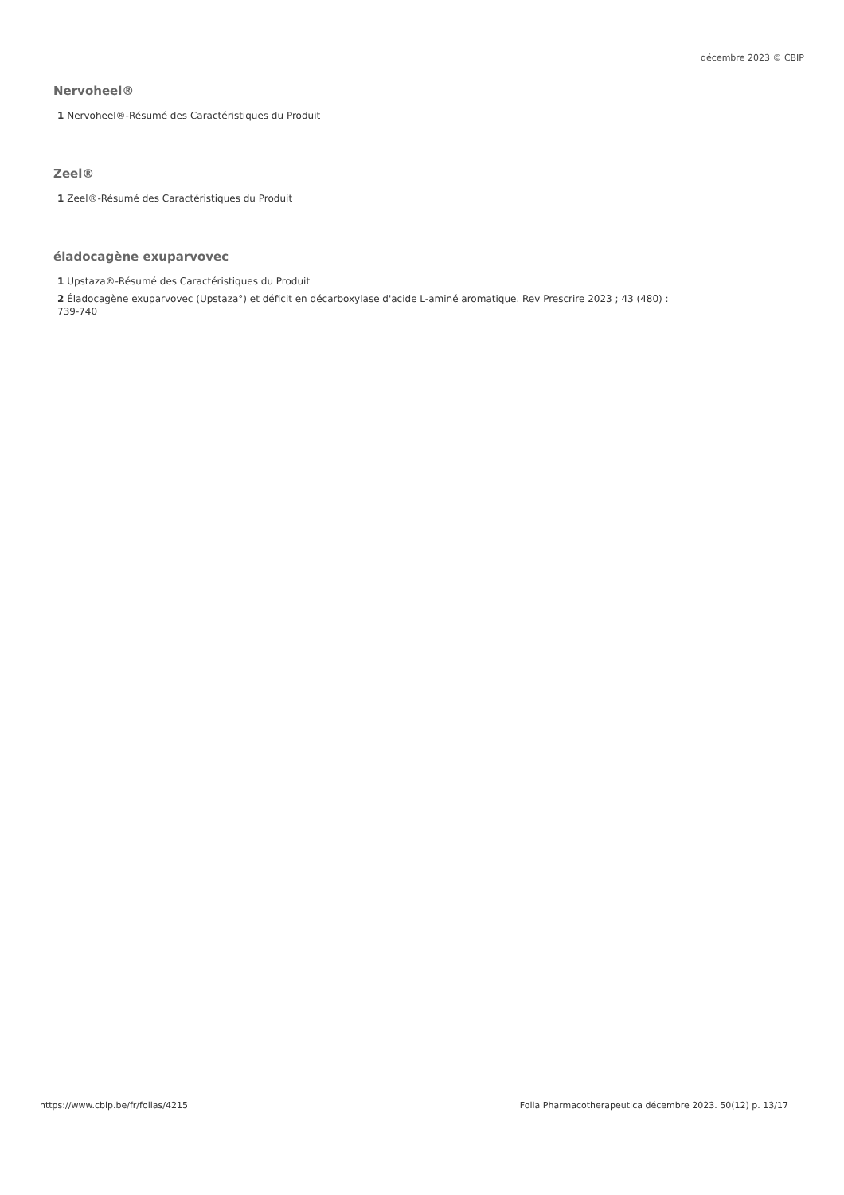décembre 2023 © CBIP
Nervoheel®
1 Nervoheel®-Résumé des Caractéristiques du Produit
Zeel®
1 Zeel®-Résumé des Caractéristiques du Produit
éladocagène exuparvovec
1 Upstaza®-Résumé des Caractéristiques du Produit
2 Éladocagène exuparvovec (Upstaza°) et déficit en décarboxylase d'acide L-aminé aromatique. Rev Prescrire 2023 ; 43 (480) :
739-740
https://www.cbip.be/fr/folias/4215 Folia Pharmacotherapeutica décembre 2023. 50(12) p. 13/17